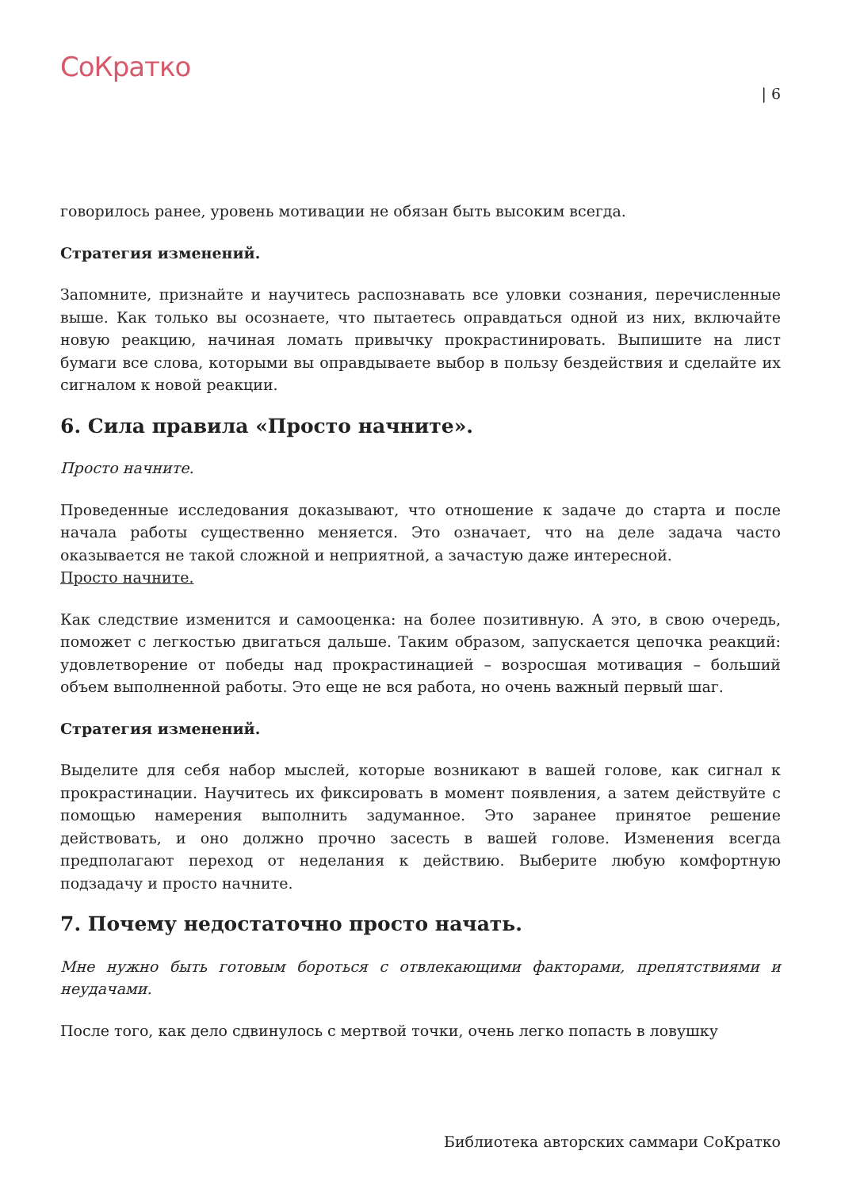СоКратко
| 6
говорилось ранее, уровень мотивации не обязан быть высоким всегда.
Стратегия изменений.
Запомните, признайте и научитесь распознавать все уловки сознания, перечисленные выше. Как только вы осознаете, что пытаетесь оправдаться одной из них, включайте новую реакцию, начиная ломать привычку прокрастинировать. Выпишите на лист бумаги все слова, которыми вы оправдываете выбор в пользу бездействия и сделайте их сигналом к новой реакции.
6. Сила правила «Просто начните».
Просто начните.
Проведенные исследования доказывают, что отношение к задаче до старта и после начала работы существенно меняется. Это означает, что на деле задача часто оказывается не такой сложной и неприятной, а зачастую даже интересной.
Просто начните.
Как следствие изменится и самооценка: на более позитивную. А это, в свою очередь, поможет с легкостью двигаться дальше. Таким образом, запускается цепочка реакций: удовлетворение от победы над прокрастинацией – возросшая мотивация – больший объем выполненной работы. Это еще не вся работа, но очень важный первый шаг.
Стратегия изменений.
Выделите для себя набор мыслей, которые возникают в вашей голове, как сигнал к прокрастинации. Научитесь их фиксировать в момент появления, а затем действуйте с помощью намерения выполнить задуманное. Это заранее принятое решение действовать, и оно должно прочно засесть в вашей голове. Изменения всегда предполагают переход от неделания к действию. Выберите любую комфортную подзадачу и просто начните.
7. Почему недостаточно просто начать.
Мне нужно быть готовым бороться с отвлекающими факторами, препятствиями и неудачами.
После того, как дело сдвинулось с мертвой точки, очень легко попасть в ловушку
Библиотека авторских саммари СоКратко